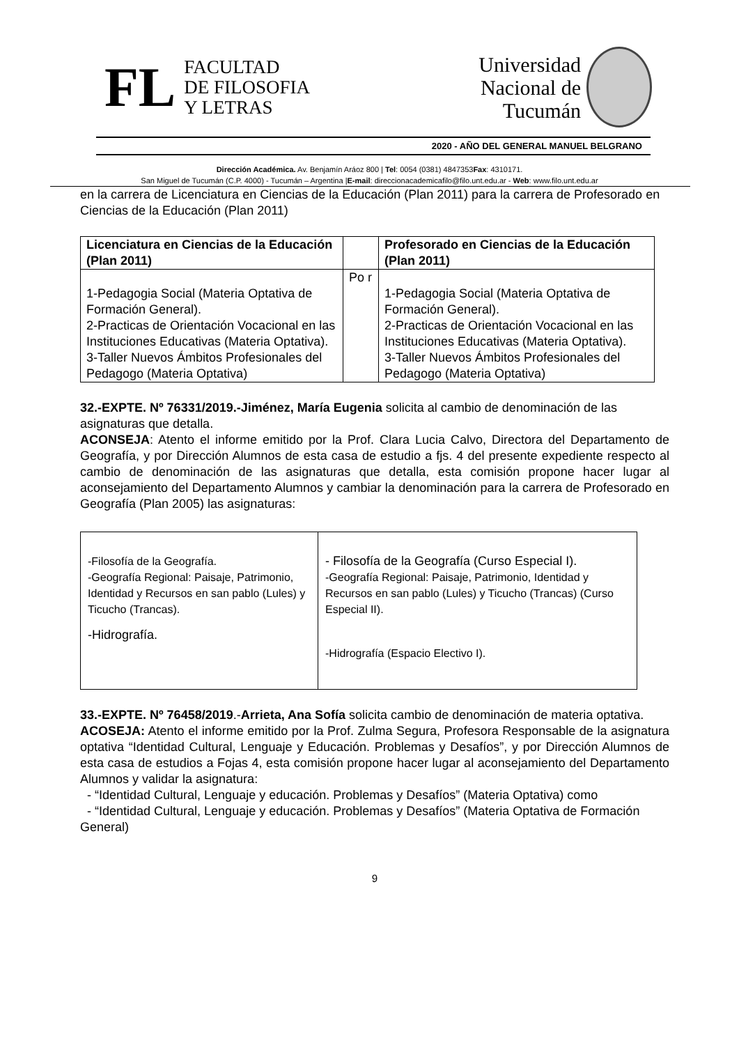FL
FACULTAD
DE FILOSOFIA
Y LETRAS
Universidad
Nacional de
Tucumán
2020 - AÑO DEL GENERAL MANUEL BELGRANO
Dirección Académica. Av. Benjamín Aráoz 800 | Tel: 0054 (0381) 4847353Fax: 4310171.
San Miguel de Tucumán (C.P. 4000) - Tucumán – Argentina |E-mail: direccionacademicafilo@filo.unt.edu.ar - Web: www.filo.unt.edu.ar
en la carrera de Licenciatura en Ciencias de la Educación (Plan 2011) para la carrera de Profesorado en Ciencias de la Educación (Plan 2011)
| Licenciatura en Ciencias de la Educación (Plan 2011) | | Profesorado en Ciencias de la Educación (Plan 2011) |
| --- | --- | --- |
| 1-Pedagogia Social (Materia Optativa de Formación General). 2-Practicas de Orientación Vocacional en las Instituciones Educativas (Materia Optativa). 3-Taller Nuevos Ámbitos Profesionales del Pedagogo (Materia Optativa) | Po r | 1-Pedagogia Social (Materia Optativa de Formación General). 2-Practicas de Orientación Vocacional en las Instituciones Educativas (Materia Optativa). 3-Taller Nuevos Ámbitos Profesionales del Pedagogo (Materia Optativa) |
32.-EXPTE. Nº 76331/2019.-Jiménez, María Eugenia solicita al cambio de denominación de las asignaturas que detalla.
ACONSEJA: Atento el informe emitido por la Prof. Clara Lucia Calvo, Directora del Departamento de Geografía, y por Dirección Alumnos de esta casa de estudio a fjs. 4 del presente expediente respecto al cambio de denominación de las asignaturas que detalla, esta comisión propone hacer lugar al aconsejamiento del Departamento Alumnos y cambiar la denominación para la carrera de Profesorado en Geografía (Plan 2005) las asignaturas:
| -Filosofía de la Geografía. -Geografía Regional: Paisaje, Patrimonio, Identidad y Recursos en san pablo (Lules) y Ticucho (Trancas). -Hidrografía. | - Filosofía de la Geografía (Curso Especial I). -Geografía Regional: Paisaje, Patrimonio, Identidad y Recursos en san pablo (Lules) y Ticucho (Trancas) (Curso Especial II). -Hidrografía (Espacio Electivo I). |
33.-EXPTE. Nº 76458/2019.-Arrieta, Ana Sofía solicita cambio de denominación de materia optativa.
ACOSEJA: Atento el informe emitido por la Prof. Zulma Segura, Profesora Responsable de la asignatura optativa “Identidad Cultural, Lenguaje y Educación. Problemas y Desafíos”, y por Dirección Alumnos de esta casa de estudios a Fojas 4, esta comisión propone hacer lugar al aconsejamiento del Departamento Alumnos y validar la asignatura:
- “Identidad Cultural, Lenguaje y educación. Problemas y Desafíos” (Materia Optativa) como
- “Identidad Cultural, Lenguaje y educación. Problemas y Desafíos” (Materia Optativa de Formación General)
9